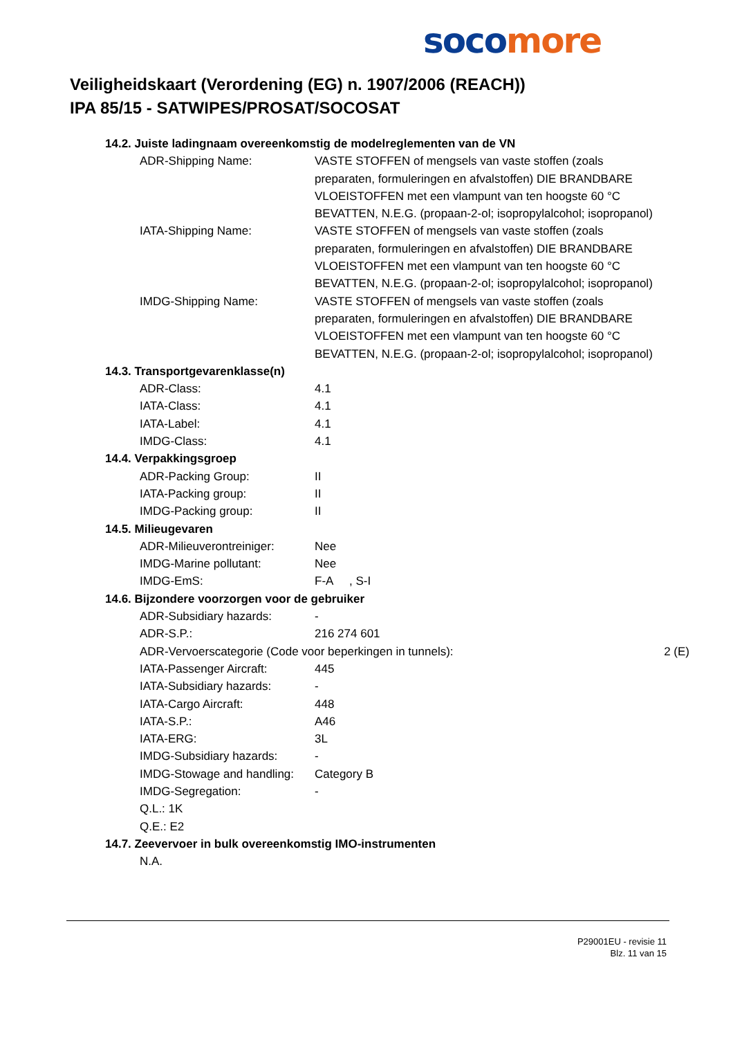soco more
Veiligheidskaart (Verordening (EG) n. 1907/2006 (REACH))
IPA 85/15 - SATWIPES/PROSAT/SOCOSAT
14.2. Juiste ladingnaam overeenkomstig de modelreglementen van de VN
ADR-Shipping Name: VASTE STOFFEN of mengsels van vaste stoffen (zoals preparaten, formuleringen en afvalstoffen) DIE BRANDBARE VLOEISTOFFEN met een vlampunt van ten hoogste 60 °C BEVATTEN, N.E.G. (propaan-2-ol; isopropylalcohol; isopropanol)
IATA-Shipping Name: VASTE STOFFEN of mengsels van vaste stoffen (zoals preparaten, formuleringen en afvalstoffen) DIE BRANDBARE VLOEISTOFFEN met een vlampunt van ten hoogste 60 °C BEVATTEN, N.E.G. (propaan-2-ol; isopropylalcohol; isopropanol)
IMDG-Shipping Name: VASTE STOFFEN of mengsels van vaste stoffen (zoals preparaten, formuleringen en afvalstoffen) DIE BRANDBARE VLOEISTOFFEN met een vlampunt van ten hoogste 60 °C BEVATTEN, N.E.G. (propaan-2-ol; isopropylalcohol; isopropanol)
14.3. Transportgevarenklasse(n)
ADR-Class: 4.1
IATA-Class: 4.1
IATA-Label: 4.1
IMDG-Class: 4.1
14.4. Verpakkingsgroep
ADR-Packing Group: II
IATA-Packing group: II
IMDG-Packing group: II
14.5. Milieugevaren
ADR-Milieuverontreiniger:
Nee
IMDG-Marine pollutant: Nee
IMDG-EmS: F-A , S-I
14.6. Bijzondere voorzorgen voor de gebruiker
ADR-Subsidiary hazards: -
ADR-S.P.: 216 274 601
ADR-Vervoerscategorie (Code voor beperkingen in tunnels): 2 (E)
IATA-Passenger Aircraft: 445
IATA-Subsidiary hazards: -
IATA-Cargo Aircraft: 448
IATA-S.P.: A46
IATA-ERG: 3L
IMDG-Subsidiary hazards: -
IMDG-Stowage and handling:
Category B
IMDG-Segregation: -
Q.L.: 1K
Q.E.: E2
14.7. Zeevervoer in bulk overeenkomstig IMO-instrumenten
N.A.
P29001EU - revisie 11
Blz. 11 van 15